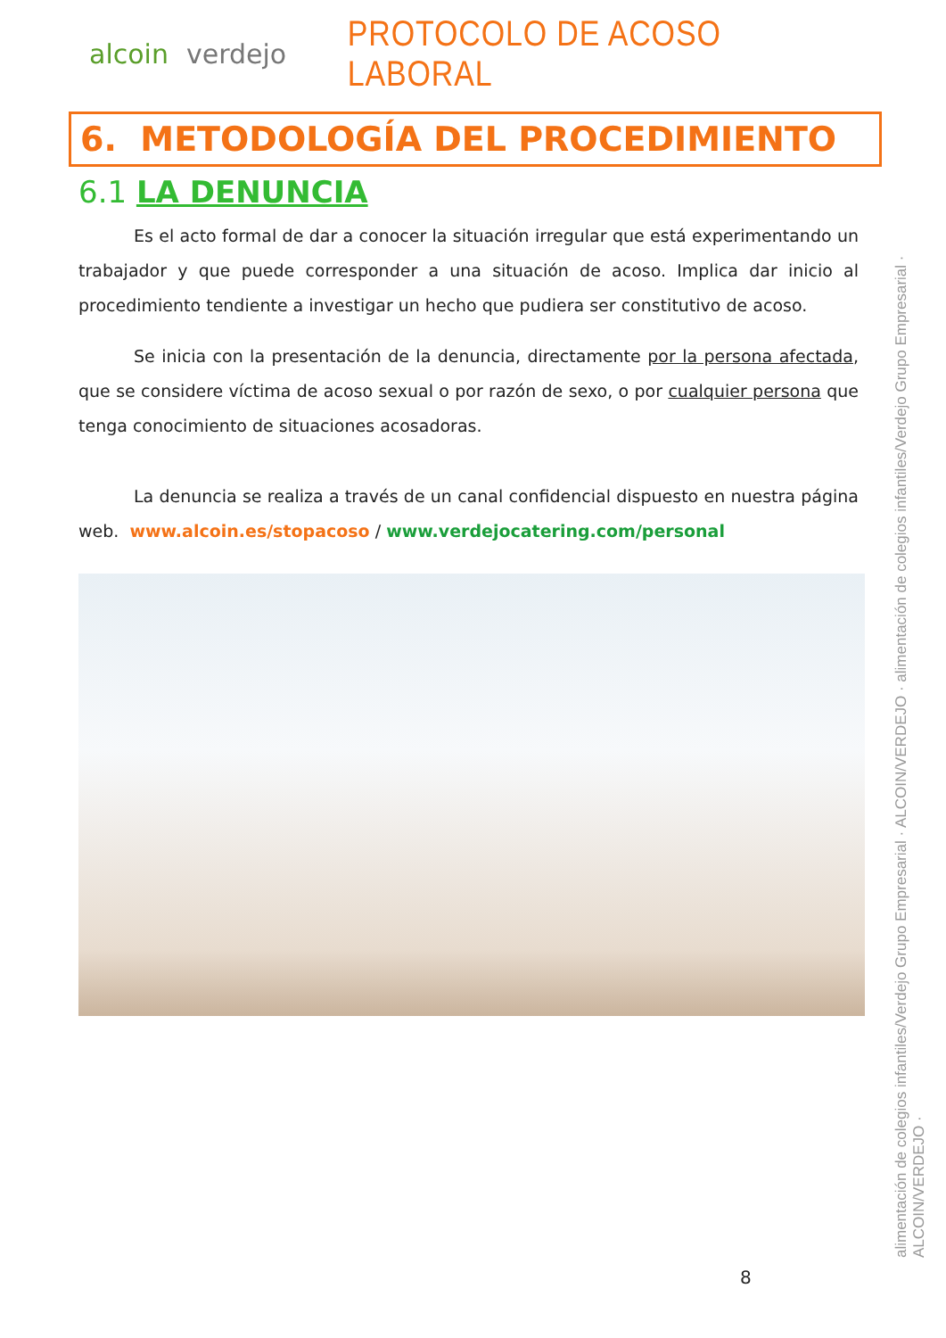alcoin verdejo
PROTOCOLO DE ACOSO LABORAL
6. METODOLOGÍA DEL PROCEDIMIENTO
6.1 LA DENUNCIA
Es el acto formal de dar a conocer la situación irregular que está experimentando un trabajador y que puede corresponder a una situación de acoso. Implica dar inicio al procedimiento tendiente a investigar un hecho que pudiera ser constitutivo de acoso.
Se inicia con la presentación de la denuncia, directamente por la persona afectada, que se considere víctima de acoso sexual o por razón de sexo, o por cualquier persona que tenga conocimiento de situaciones acosadoras.
La denuncia se realiza a través de un canal confidencial dispuesto en nuestra página web. www.alcoin.es/stopacoso / www.verdejocatering.com/personal
alimentación de colegios infantiles/Verdejo Grupo Empresarial · ALCOIN/VERDEJO · alimentación de colegios infantiles/Verdejo Grupo Empresarial · ALCOIN/VERDEJO ·
8